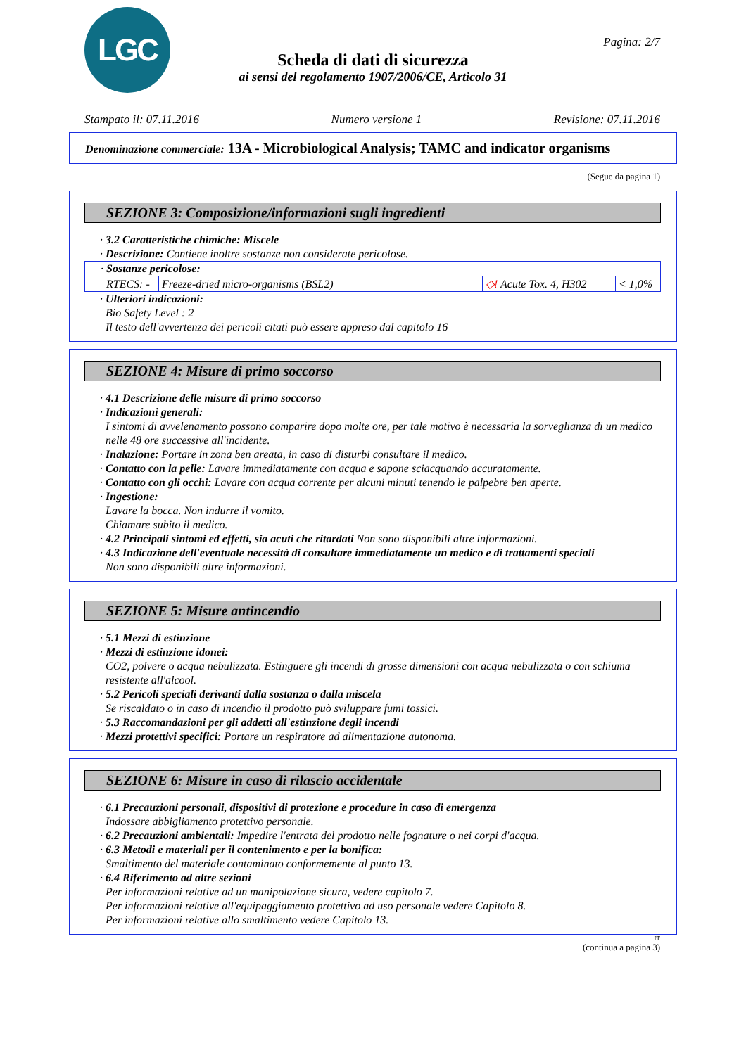LGC Pagina: 2/7
Scheda di dati di sicurezza
ai sensi del regolamento 1907/2006/CE, Articolo 31
Stampato il: 07.11.2016 Numero versione 1 Revisione: 07.11.2016
Denominazione commerciale: 13A - Microbiological Analysis; TAMC and indicator organisms
(Segue da pagina 1)
SEZIONE 3: Composizione/informazioni sugli ingredienti
· 3.2 Caratteristiche chimiche: Miscele
· Descrizione: Contiene inoltre sostanze non considerate pericolose.
| · Sostanze pericolose: | | | |
| RTECS: - | Freeze-dried micro-organisms (BSL2) | ◇! Acute Tox. 4, H302 | < 1,0% |
· Ulteriori indicazioni:
Bio Safety Level : 2
Il testo dell'avvertenza dei pericoli citati può essere appreso dal capitolo 16
SEZIONE 4: Misure di primo soccorso
· 4.1 Descrizione delle misure di primo soccorso
· Indicazioni generali:
I sintomi di avvelenamento possono comparire dopo molte ore, per tale motivo è necessaria la sorveglianza di un medico nelle 48 ore successive all'incidente.
· Inalazione: Portare in zona ben areata, in caso di disturbi consultare il medico.
· Contatto con la pelle: Lavare immediatamente con acqua e sapone sciacquando accuratamente.
· Contatto con gli occhi: Lavare con acqua corrente per alcuni minuti tenendo le palpebre ben aperte.
· Ingestione:
Lavare la bocca. Non indurre il vomito.
Chiamare subito il medico.
· 4.2 Principali sintomi ed effetti, sia acuti che ritardati Non sono disponibili altre informazioni.
· 4.3 Indicazione dell'eventuale necessità di consultare immediatamente un medico e di trattamenti speciali
Non sono disponibili altre informazioni.
SEZIONE 5: Misure antincendio
· 5.1 Mezzi di estinzione
· Mezzi di estinzione idonei:
CO2, polvere o acqua nebulizzata. Estinguere gli incendi di grosse dimensioni con acqua nebulizzata o con schiuma resistente all'alcool.
· 5.2 Pericoli speciali derivanti dalla sostanza o dalla miscela
Se riscaldato o in caso di incendio il prodotto può sviluppare fumi tossici.
· 5.3 Raccomandazioni per gli addetti all'estinzione degli incendi
· Mezzi protettivi specifici: Portare un respiratore ad alimentazione autonoma.
SEZIONE 6: Misure in caso di rilascio accidentale
· 6.1 Precauzioni personali, dispositivi di protezione e procedure in caso di emergenza
Indossare abbigliamento protettivo personale.
· 6.2 Precauzioni ambientali: Impedire l'entrata del prodotto nelle fognature o nei corpi d'acqua.
· 6.3 Metodi e materiali per il contenimento e per la bonifica:
Smaltimento del materiale contaminato conformemente al punto 13.
· 6.4 Riferimento ad altre sezioni
Per informazioni relative ad un manipolazione sicura, vedere capitolo 7.
Per informazioni relative all'equipaggiamento protettivo ad uso personale vedere Capitolo 8.
Per informazioni relative allo smaltimento vedere Capitolo 13.
IT
(continua a pagina 3)